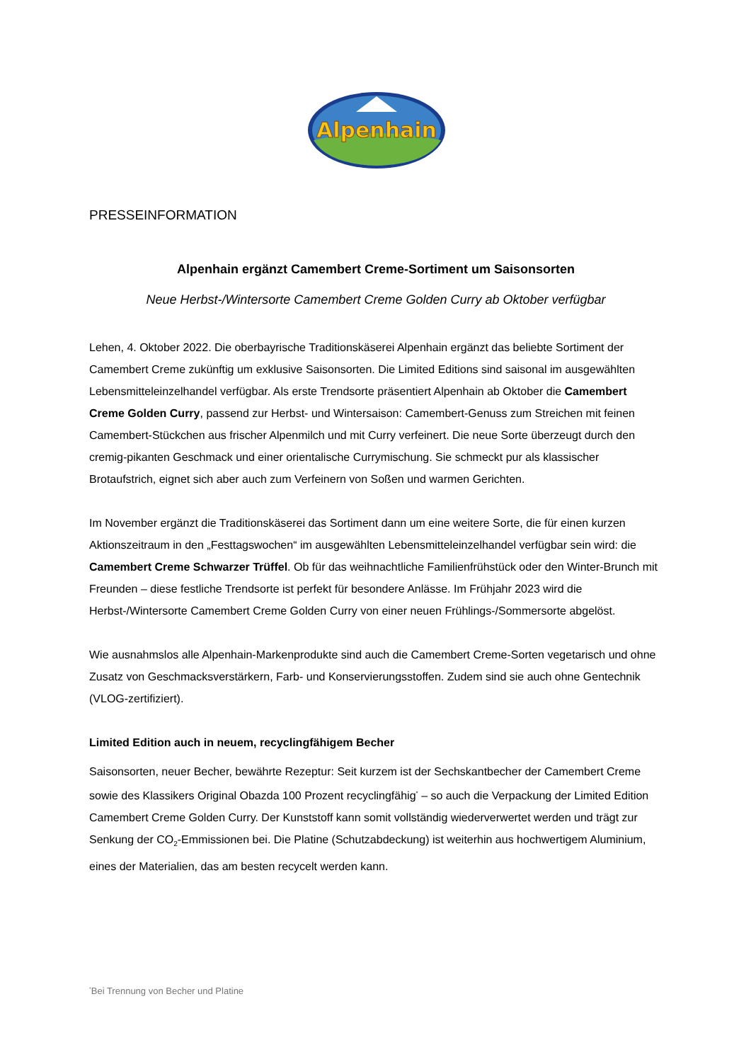Alpenhain
PRESSEINFORMATION
Alpenhain ergänzt Camembert Creme-Sortiment um Saisonsorten
Neue Herbst-/Wintersorte Camembert Creme Golden Curry ab Oktober verfügbar
Lehen, 4. Oktober 2022. Die oberbayrische Traditionskäserei Alpenhain ergänzt das beliebte Sortiment der Camembert Creme zukünftig um exklusive Saisonsorten. Die Limited Editions sind saisonal im ausgewählten Lebensmitteleinzelhandel verfügbar. Als erste Trendsorte präsentiert Alpenhain ab Oktober die Camembert Creme Golden Curry, passend zur Herbst- und Wintersaison: Camembert-Genuss zum Streichen mit feinen Camembert-Stückchen aus frischer Alpenmilch und mit Curry verfeinert. Die neue Sorte überzeugt durch den cremig-pikanten Geschmack und einer orientalische Currymischung. Sie schmeckt pur als klassischer Brotaufstrich, eignet sich aber auch zum Verfeinern von Soßen und warmen Gerichten.
Im November ergänzt die Traditionskäserei das Sortiment dann um eine weitere Sorte, die für einen kurzen Aktionszeitraum in den „Festtagswochen“ im ausgewählten Lebensmitteleinzelhandel verfügbar sein wird: die Camembert Creme Schwarzer Trüffel. Ob für das weihnachtliche Familienfrühstück oder den Winter-Brunch mit Freunden – diese festliche Trendsorte ist perfekt für besondere Anlässe. Im Frühjahr 2023 wird die Herbst-/Wintersorte Camembert Creme Golden Curry von einer neuen Frühlings-/Sommersorte abgelöst.
Wie ausnahmslos alle Alpenhain-Markenprodukte sind auch die Camembert Creme-Sorten vegetarisch und ohne Zusatz von Geschmacksverstärkern, Farb- und Konservierungsstoffen. Zudem sind sie auch ohne Gentechnik (VLOG-zertifiziert).
Limited Edition auch in neuem, recyclingfähigem Becher
Saisonsorten, neuer Becher, bewährte Rezeptur: Seit kurzem ist der Sechskantbecher der Camembert Creme sowie des Klassikers Original Obazda 100 Prozent recyclingfähig<sup>*</sup> – so auch die Verpackung der Limited Edition Camembert Creme Golden Curry. Der Kunststoff kann somit vollständig wiederverwertet werden und trägt zur Senkung der CO<sub>2</sub>-Emmissionen bei. Die Platine (Schutzabdeckung) ist weiterhin aus hochwertigem Aluminium, eines der Materialien, das am besten recycelt werden kann.
<sup>*</sup> Bei Trennung von Becher und Platine